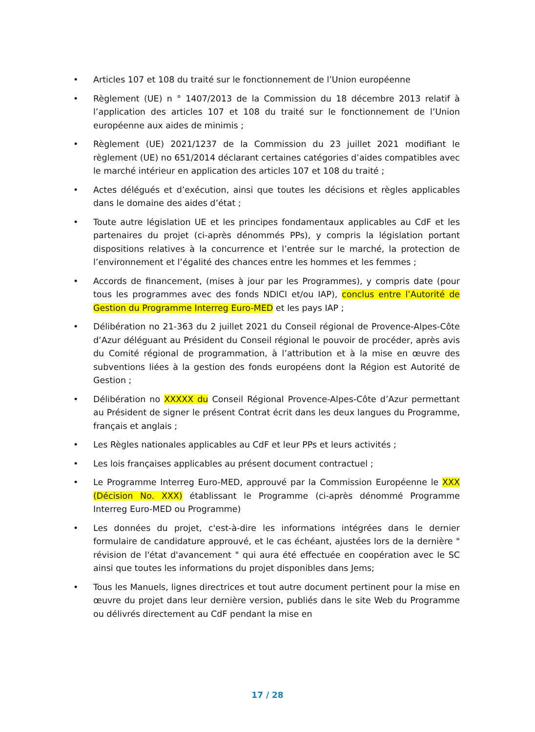• Articles 107 et 108 du traité sur le fonctionnement de l’Union européenne
• Règlement (UE) n ° 1407/2013 de la Commission du 18 décembre 2013 relatif à l’application des articles 107 et 108 du traité sur le fonctionnement de l’Union européenne aux aides de minimis ;
• Règlement (UE) 2021/1237 de la Commission du 23 juillet 2021 modifiant le règlement (UE) no 651/2014 déclarant certaines catégories d’aides compatibles avec le marché intérieur en application des articles 107 et 108 du traité ;
• Actes délégués et d’exécution, ainsi que toutes les décisions et règles applicables dans le domaine des aides d’état ;
• Toute autre législation UE et les principes fondamentaux applicables au CdF et les partenaires du projet (ci-après dénommés PPs), y compris la législation portant dispositions relatives à la concurrence et l’entrée sur le marché, la protection de l’environnement et l’égalité des chances entre les hommes et les femmes ;
• Accords de financement, (mises à jour par les Programmes), y compris date (pour tous les programmes avec des fonds NDICI et/ou IAP), conclus entre l’Autorité de Gestion du Programme Interreg Euro-MED et les pays IAP ;
• Délibération no 21-363 du 2 juillet 2021 du Conseil régional de Provence-Alpes-Côte d’Azur déléguant au Président du Conseil régional le pouvoir de procéder, après avis du Comité régional de programmation, à l’attribution et à la mise en œuvre des subventions liées à la gestion des fonds européens dont la Région est Autorité de Gestion ;
• Délibération no XXXXX du Conseil Régional Provence-Alpes-Côte d’Azur permettant au Président de signer le présent Contrat écrit dans les deux langues du Programme, français et anglais ;
• Les Règles nationales applicables au CdF et leur PPs et leurs activités ;
• Les lois françaises applicables au présent document contractuel ;
• Le Programme Interreg Euro-MED, approuvé par la Commission Européenne le XXX (Décision No. XXX) établissant le Programme (ci-après dénommé Programme Interreg Euro-MED ou Programme)
• Les données du projet, c'est-à-dire les informations intégrées dans le dernier formulaire de candidature approuvé, et le cas échéant, ajustées lors de la dernière " révision de l'état d'avancement " qui aura été effectuée en coopération avec le SC ainsi que toutes les informations du projet disponibles dans Jems;
• Tous les Manuels, lignes directrices et tout autre document pertinent pour la mise en œuvre du projet dans leur dernière version, publiés dans le site Web du Programme ou délivrés directement au CdF pendant la mise en
17 / 28